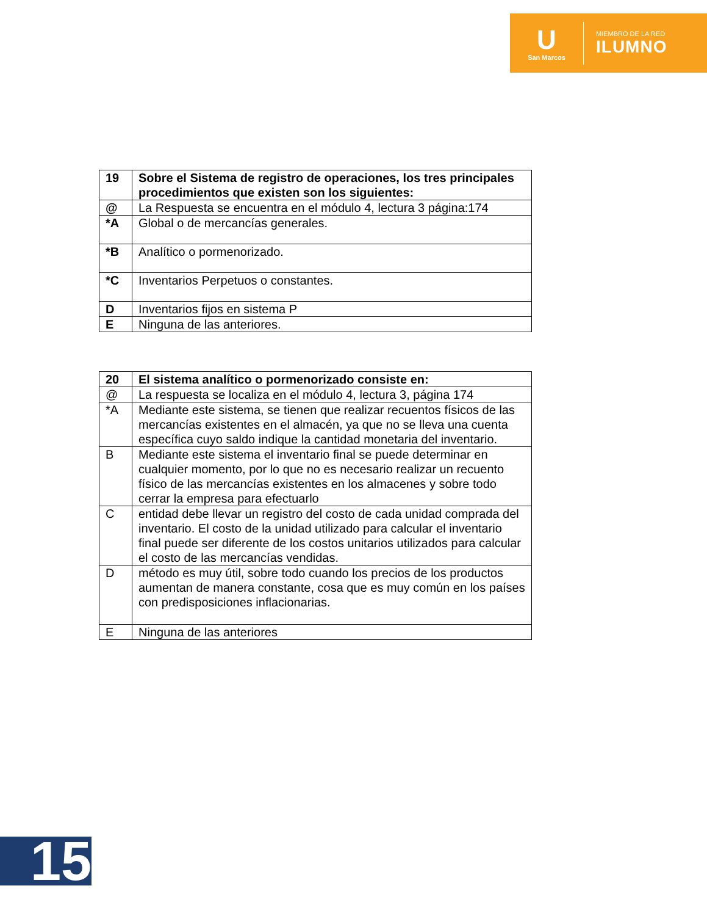U
San Marcos
MIEMBRO DE LA RED
ILUMNO
| 19 | Sobre el Sistema de registro de operaciones, los tres principales procedimientos que existen son los siguientes: |
| @ | La Respuesta se encuentra en el módulo 4, lectura 3 página:174 |
| *A | Global o de mercancías generales. |
| *B | Analítico o pormenorizado. |
| *C | Inventarios Perpetuos o constantes. |
| D | Inventarios fijos en sistema P |
| E | Ninguna de las anteriores. |
| 20 | El sistema analítico o pormenorizado consiste en: |
| @ | La respuesta se localiza en el módulo 4, lectura 3, página 174 |
| *A | Mediante este sistema, se tienen que realizar recuentos físicos de las mercancías existentes en el almacén, ya que no se lleva una cuenta específica cuyo saldo indique la cantidad monetaria del inventario. |
| B | Mediante este sistema el inventario final se puede determinar en cualquier momento, por lo que no es necesario realizar un recuento físico de las mercancías existentes en los almacenes y sobre todo cerrar la empresa para efectuarlo |
| C | entidad debe llevar un registro del costo de cada unidad comprada del inventario. El costo de la unidad utilizado para calcular el inventario final puede ser diferente de los costos unitarios utilizados para calcular el costo de las mercancías vendidas. |
| D | método es muy útil, sobre todo cuando los precios de los productos aumentan de manera constante, cosa que es muy común en los países con predisposiciones inflacionarias. |
| E | Ninguna de las anteriores |
15